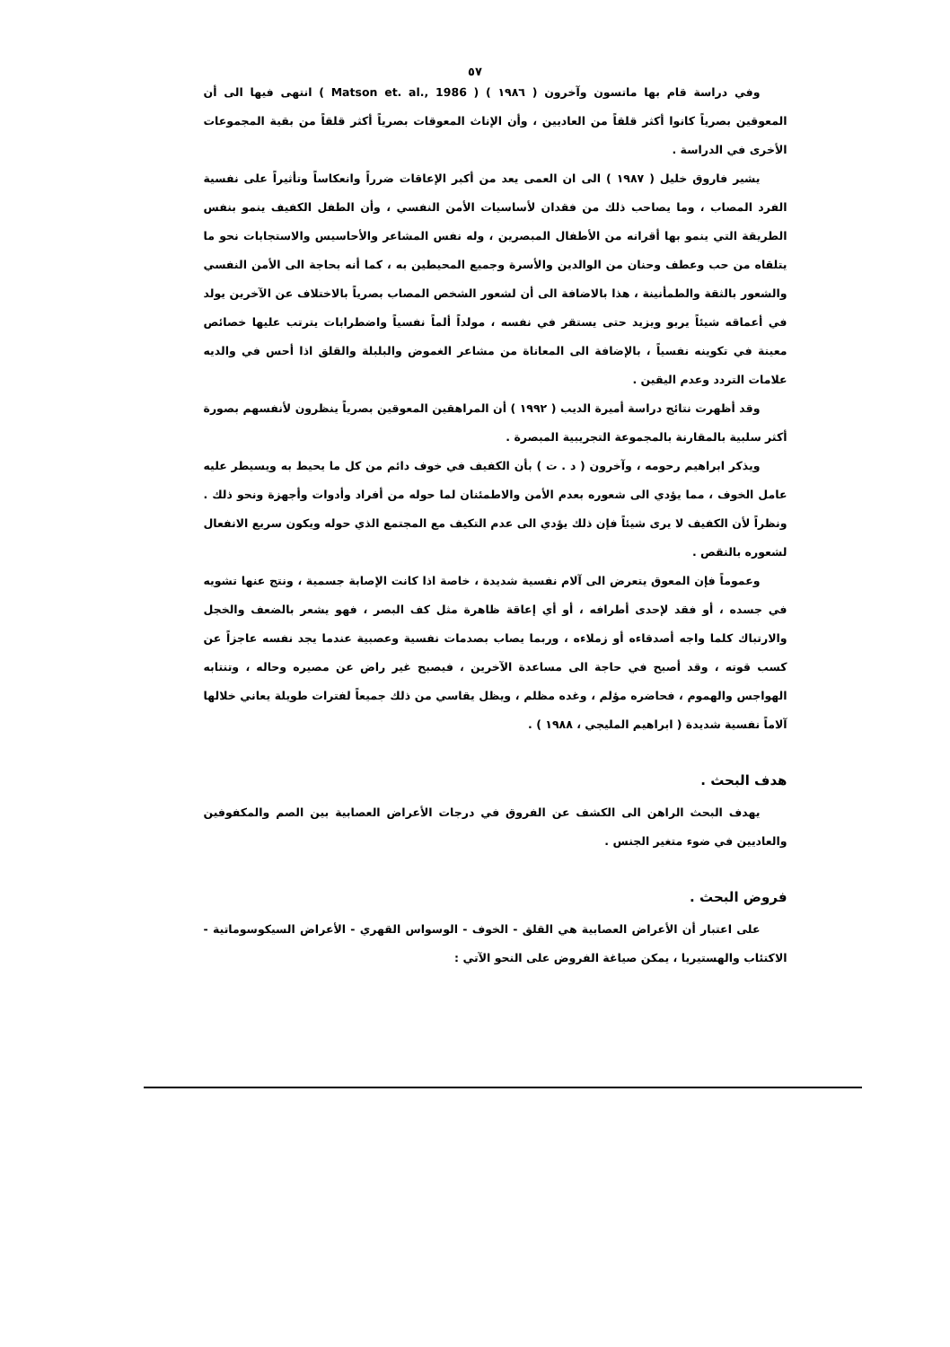٥٧
وفي دراسة قام بها ماتسون وآخرون ( ١٩٨٦ ) ( Matson et. al., 1986 ) انتهى فيها الى أن المعوقين بصرياً كانوا أكثر قلقاً من العاديين ، وأن الإناث المعوقات بصرياً أكثر قلقاً من بقية المجموعات الأخرى في الدراسة .
يشير فاروق خليل ( ١٩٨٧ ) الى ان العمى يعد من أكبر الإعاقات ضرراً وانعكاساً وتأثيراً على نفسية الفرد المصاب ، وما يصاحب ذلك من فقدان لأساسيات الأمن النفسي ، وأن الطفل الكفيف ينمو بنفس الطريقة التي ينمو بها أقرانه من الأطفال المبصرين ، وله نفس المشاعر والأحاسيس والاستجابات نحو ما يتلقاه من حب وعطف وحنان من الوالدين والأسرة وجميع المحيطين به ، كما أنه بحاجة الى الأمن النفسي والشعور بالثقة والطمأنينة ، هذا بالاضافة الى أن لشعور الشخص المصاب بصرياً بالاختلاف عن الآخرين يولد في أعماقه شيئاً يربو ويزيد حتى يستقر في نفسه ، مولداً ألماً نفسياً واضطرابات يترتب عليها خصائص معينة في تكوينه نفسياً ، بالإضافة الى المعاناة من مشاعر الغموض والبلبلة والقلق اذا أحس في والديه علامات التردد وعدم اليقين .
وقد أظهرت نتائج دراسة أميرة الديب ( ١٩٩٢ ) أن المراهقين المعوقين بصرياً ينظرون لأنفسهم بصورة أكثر سلبية بالمقارنة بالمجموعة التجريبية المبصرة .
ويذكر ابراهيم رحومه ، وآخرون ( د . ت ) بأن الكفيف في خوف دائم من كل ما يحيط به ويسيطر عليه عامل الخوف ، مما يؤدي الى شعوره بعدم الأمن والاطمئنان لما حوله من أفراد وأدوات وأجهزة ونحو ذلك . ونظراً لأن الكفيف لا يرى شيئاً فإن ذلك يؤدي الى عدم التكيف مع المجتمع الذي حوله ويكون سريع الانفعال لشعوره بالنقص .
وعموماً فإن المعوق يتعرض الى آلام نفسية شديدة ، خاصة اذا كانت الإصابة جسمية ، ونتج عنها تشويه في جسده ، أو فقد لإحدى أطرافه ، أو أي إعاقة ظاهرة مثل كف البصر ، فهو يشعر بالضعف والخجل والارتباك كلما واجه أصدقاءه أو زملاءه ، وربما يصاب بصدمات نفسية وعصبية عندما يجد نفسه عاجزاً عن كسب قوته ، وقد أصبح في حاجة الى مساعدة الآخرين ، فيصبح غير راض عن مصيره وحاله ، وتنتابه الهواجس والهموم ، فحاضره مؤلم ، وغده مظلم ، ويظل يقاسي من ذلك جميعاً لفترات طويلة يعاني خلالها آلاماً نفسية شديدة ( ابراهيم المليجي ، ١٩٨٨ ) .
هدف البحث .
يهدف البحث الراهن الى الكشف عن الفروق في درجات الأعراض العصابية بين الصم والمكفوفين والعاديين في ضوء متغير الجنس .
فروض البحث .
على اعتبار أن الأعراض العصابية هي القلق - الخوف - الوسواس القهري - الأعراض السيكوسوماتية - الاكتئاب والهستيريا ، يمكن صياغة الفروض على النحو الآتي :